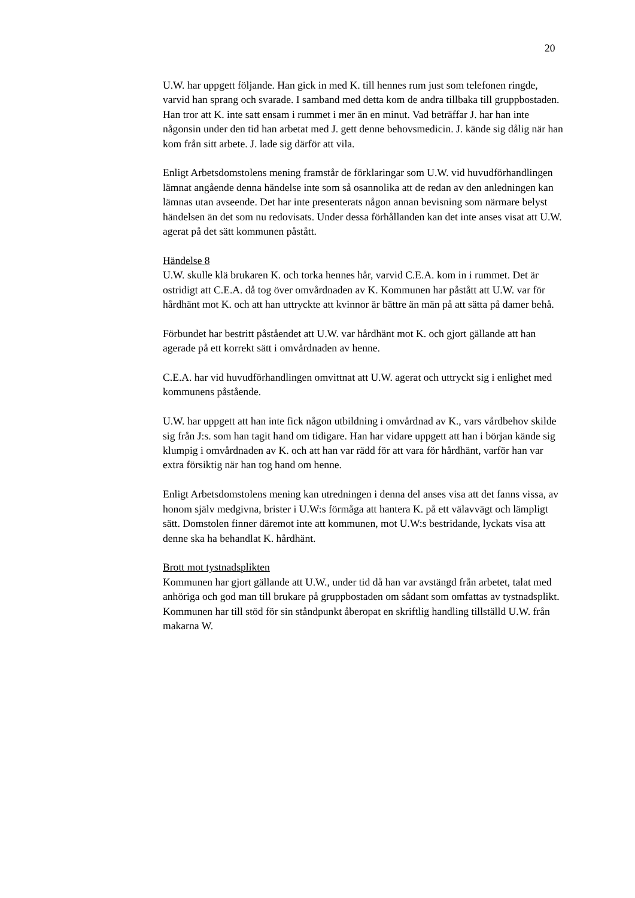20
U.W. har uppgett följande. Han gick in med K. till hennes rum just som telefonen ringde, varvid han sprang och svarade. I samband med detta kom de andra tillbaka till gruppbostaden. Han tror att K. inte satt ensam i rummet i mer än en minut. Vad beträffar J. har han inte någonsin under den tid han arbetat med J. gett denne behovsmedicin. J. kände sig dålig när han kom från sitt arbete. J. lade sig därför att vila.
Enligt Arbetsdomstolens mening framstår de förklaringar som U.W. vid huvudförhandlingen lämnat angående denna händelse inte som så osannolika att de redan av den anledningen kan lämnas utan avseende. Det har inte presenterats någon annan bevisning som närmare belyst händelsen än det som nu redovisats. Under dessa förhållanden kan det inte anses visat att U.W. agerat på det sätt kommunen påstått.
Händelse 8
U.W. skulle klä brukaren K. och torka hennes hår, varvid C.E.A. kom in i rummet. Det är ostridigt att C.E.A. då tog över omvårdnaden av K. Kommunen har påstått att U.W. var för hårdhänt mot K. och att han uttryckte att kvinnor är bättre än män på att sätta på damer behå.
Förbundet har bestritt påståendet att U.W. var hårdhänt mot K. och gjort gällande att han agerade på ett korrekt sätt i omvårdnaden av henne.
C.E.A. har vid huvudförhandlingen omvittnat att U.W. agerat och uttryckt sig i enlighet med kommunens påstående.
U.W. har uppgett att han inte fick någon utbildning i omvårdnad av K., vars vårdbehov skilde sig från J:s. som han tagit hand om tidigare. Han har vidare uppgett att han i början kände sig klumpig i omvårdnaden av K. och att han var rädd för att vara för hårdhänt, varför han var extra försiktig när han tog hand om henne.
Enligt Arbetsdomstolens mening kan utredningen i denna del anses visa att det fanns vissa, av honom själv medgivna, brister i U.W:s förmåga att hantera K. på ett välavvägt och lämpligt sätt. Domstolen finner däremot inte att kommunen, mot U.W:s bestridande, lyckats visa att denne ska ha behandlat K. hårdhänt.
Brott mot tystnadsplikten
Kommunen har gjort gällande att U.W., under tid då han var avstängd från arbetet, talat med anhöriga och god man till brukare på gruppbostaden om sådant som omfattas av tystnadsplikt. Kommunen har till stöd för sin ståndpunkt åberopat en skriftlig handling tillställd U.W. från makarna W.